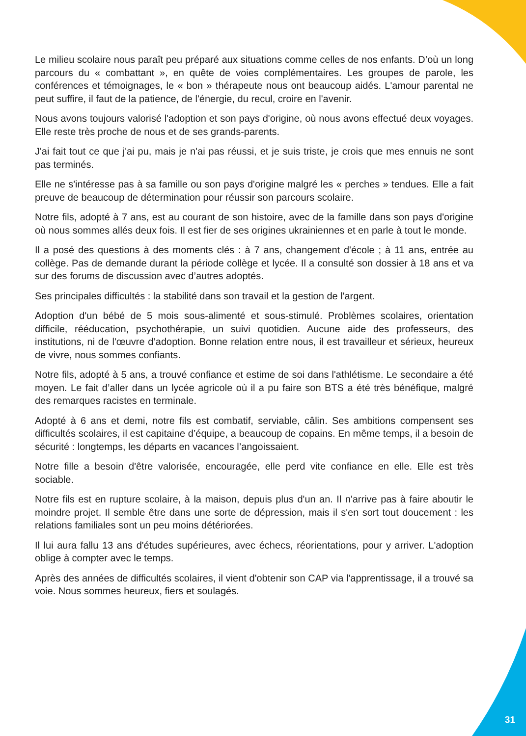Le milieu scolaire nous paraît peu préparé aux situations comme celles de nos enfants. D’où un long parcours du « combattant », en quête de voies complémentaires. Les groupes de parole, les conférences et témoignages, le « bon » thérapeute nous ont beaucoup aidés. L'amour parental ne peut suffire, il faut de la patience, de l'énergie, du recul, croire en l'avenir.
Nous avons toujours valorisé l'adoption et son pays d'origine, où nous avons effectué deux voyages. Elle reste très proche de nous et de ses grands-parents.
J'ai fait tout ce que j'ai pu, mais je n'ai pas réussi, et je suis triste, je crois que mes ennuis ne sont pas terminés.
Elle ne s'intéresse pas à sa famille ou son pays d'origine malgré les « perches » tendues. Elle a fait preuve de beaucoup de détermination pour réussir son parcours scolaire.
Notre fils, adopté à 7 ans, est au courant de son histoire, avec de la famille dans son pays d'origine où nous sommes allés deux fois. Il est fier de ses origines ukrainiennes et en parle à tout le monde.
Il a posé des questions à des moments clés : à 7 ans, changement d'école ; à 11 ans, entrée au collège. Pas de demande durant la période collège et lycée. Il a consulté son dossier à 18 ans et va sur des forums de discussion avec d’autres adoptés.
Ses principales difficultés : la stabilité dans son travail et la gestion de l'argent.
Adoption d'un bébé de 5 mois sous-alimenté et sous-stimulé. Problèmes scolaires, orientation difficile, rééducation, psychothérapie, un suivi quotidien. Aucune aide des professeurs, des institutions, ni de l'œuvre d’adoption. Bonne relation entre nous, il est travailleur et sérieux, heureux de vivre, nous sommes confiants.
Notre fils, adopté à 5 ans, a trouvé confiance et estime de soi dans l'athlétisme. Le secondaire a été moyen. Le fait d’aller dans un lycée agricole où il a pu faire son BTS a été très bénéfique, malgré des remarques racistes en terminale.
Adopté à 6 ans et demi, notre fils est combatif, serviable, câlin. Ses ambitions compensent ses difficultés scolaires, il est capitaine d’équipe, a beaucoup de copains. En même temps, il a besoin de sécurité : longtemps, les départs en vacances l’angoissaient.
Notre fille a besoin d'être valorisée, encouragée, elle perd vite confiance en elle. Elle est très sociable.
Notre fils est en rupture scolaire, à la maison, depuis plus d'un an. Il n'arrive pas à faire aboutir le moindre projet. Il semble être dans une sorte de dépression, mais il s'en sort tout doucement : les relations familiales sont un peu moins détériorées.
Il lui aura fallu 13 ans d'études supérieures, avec échecs, réorientations, pour y arriver. L'adoption oblige à compter avec le temps.
Après des années de difficultés scolaires, il vient d'obtenir son CAP via l'apprentissage, il a trouvé sa voie. Nous sommes heureux, fiers et soulagés.
31